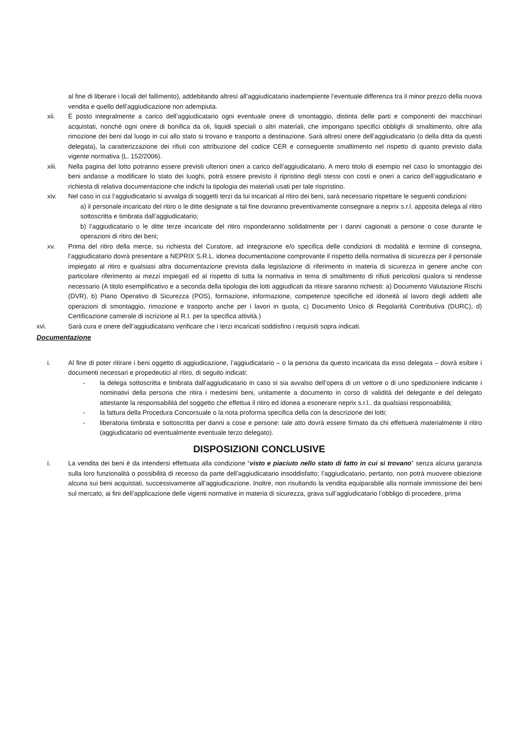al fine di liberare i locali del fallimento), addebitando altresì all’aggiudicatario inadempiente l’eventuale differenza tra il minor prezzo della nuova vendita e quello dell’aggiudicazione non adempiuta.
xii. È posto integralmente a carico dell’aggiudicatario ogni eventuale onere di smontaggio, distinta delle parti e componenti dei macchinari acquistati, nonché ogni onere di bonifica da oli, liquidi speciali o altri materiali, che impongano specifici obblighi di smaltimento, oltre alla rimozione dei beni dal luogo in cui allo stato si trovano e trasporto a destinazione. Sarà altresì onere dell’aggiudicatario (o della ditta da questi delegata), la caratterizzazione dei rifiuti con attribuzione del codice CER e conseguente smaltimento nel rispetto di quanto previsto dalla vigente normativa (L. 152/2006).
xiii. Nella pagina del lotto potranno essere previsti ulteriori oneri a carico dell’aggiudicatario. A mero titolo di esempio nel caso lo smontaggio dei beni andasse a modificare lo stato dei luoghi, potrà essere previsto il ripristino degli stessi con costi e oneri a carico dell’aggiudicatario e richiesta di relativa documentazione che indichi la tipologia dei materiali usati per tale rispristino.
xiv. Nel caso in cui l’aggiudicatario si avvalga di soggetti terzi da lui incaricati al ritiro dei beni, sarà necessario rispettare le seguenti condizioni:
a) il personale incaricato del ritiro o le ditte designate a tal fine dovranno preventivamente consegnare a neprix s.r.l. apposita delega al ritiro sottoscritta e timbrata dall’aggiudicatario;
b) l’aggiudicatario o le ditte terze incaricate del ritiro risponderanno solidalmente per i danni cagionati a persone o cose durante le operazioni di ritiro dei beni;
xv. Prima del ritiro della merce, su richiesta del Curatore, ad integrazione e/o specifica delle condizioni di modalità e termine di consegna, l’aggiudicatario dovrà presentare a NEPRIX S.R.L. idonea documentazione comprovante il rispetto della normativa di sicurezza per il personale impiegato al ritiro e qualsiasi altra documentazione prevista dalla legislazione di riferimento in materia di sicurezza in genere anche con particolare riferimento ai mezzi impiegati ed al rispetto di tutta la normativa in tema di smaltimento di rifiuti pericolosi qualora si rendesse necessario (A titolo esemplificativo e a seconda della tipologia dei lotti aggiudicati da ritirare saranno richiesti: a) Documento Valutazione Rischi (DVR), b) Piano Operativo di Sicurezza (POS), formazione, informazione, competenze specifiche ed idoneità al lavoro degli addetti alle operazioni di smontaggio, rimozione e trasporto anche per i lavori in quota, c) Documento Unico di Regolarità Contributiva (DURC), d) Certificazione camerale di iscrizione al R.I. per la specifica attività.)
xvi. Sarà cura e onere dell’aggiudicatario verificare che i terzi incaricati soddisfino i requisiti sopra indicati.
Documentazione
i. Al fine di poter ritirare i beni oggetto di aggiudicazione, l’aggiudicatario – o la persona da questo incaricata da esso delegata – dovrà esibire i documenti necessari e propedeutici al ritiro, di seguito indicati:
- la delega sottoscritta e timbrata dall’aggiudicatario in caso si sia avvalso dell’opera di un vettore o di uno spedizioniere indicante i nominativi della persona che ritira i medesimi beni, unitamente a documento in corso di validità del delegante e del delegato attestante la responsabilità del soggetto che effettua il ritiro ed idonea a esonerare neprix s.r.l.. da qualsiasi responsabilità;
- la fattura della Procedura Concorsuale o la nota proforma specifica della con la descrizione dei lotti;
- liberatoria timbrata e sottoscritta per danni a cose e persone: tale atto dovrà essere firmato da chi effettuerà materialmente il ritiro (aggiudicatario od eventualmente eventuale terzo delegato).
DISPOSIZIONI CONCLUSIVE
i. La vendita dei beni è da intendersi effettuata alla condizione “visto e piaciuto nello stato di fatto in cui si trovano” senza alcuna garanzia sulla loro funzionalità o possibilità di recesso da parte dell’aggiudicatario insoddisfatto; l’aggiudicatario, pertanto, non potrà muovere obiezione alcuna sui beni acquistati, successivamente all’aggiudicazione. Inoltre, non risultando la vendita equiparabile alla normale immissione dei beni sul mercato, ai fini dell’applicazione delle vigenti normative in materia di sicurezza, grava sull’aggiudicatario l’obbligo di procedere, prima